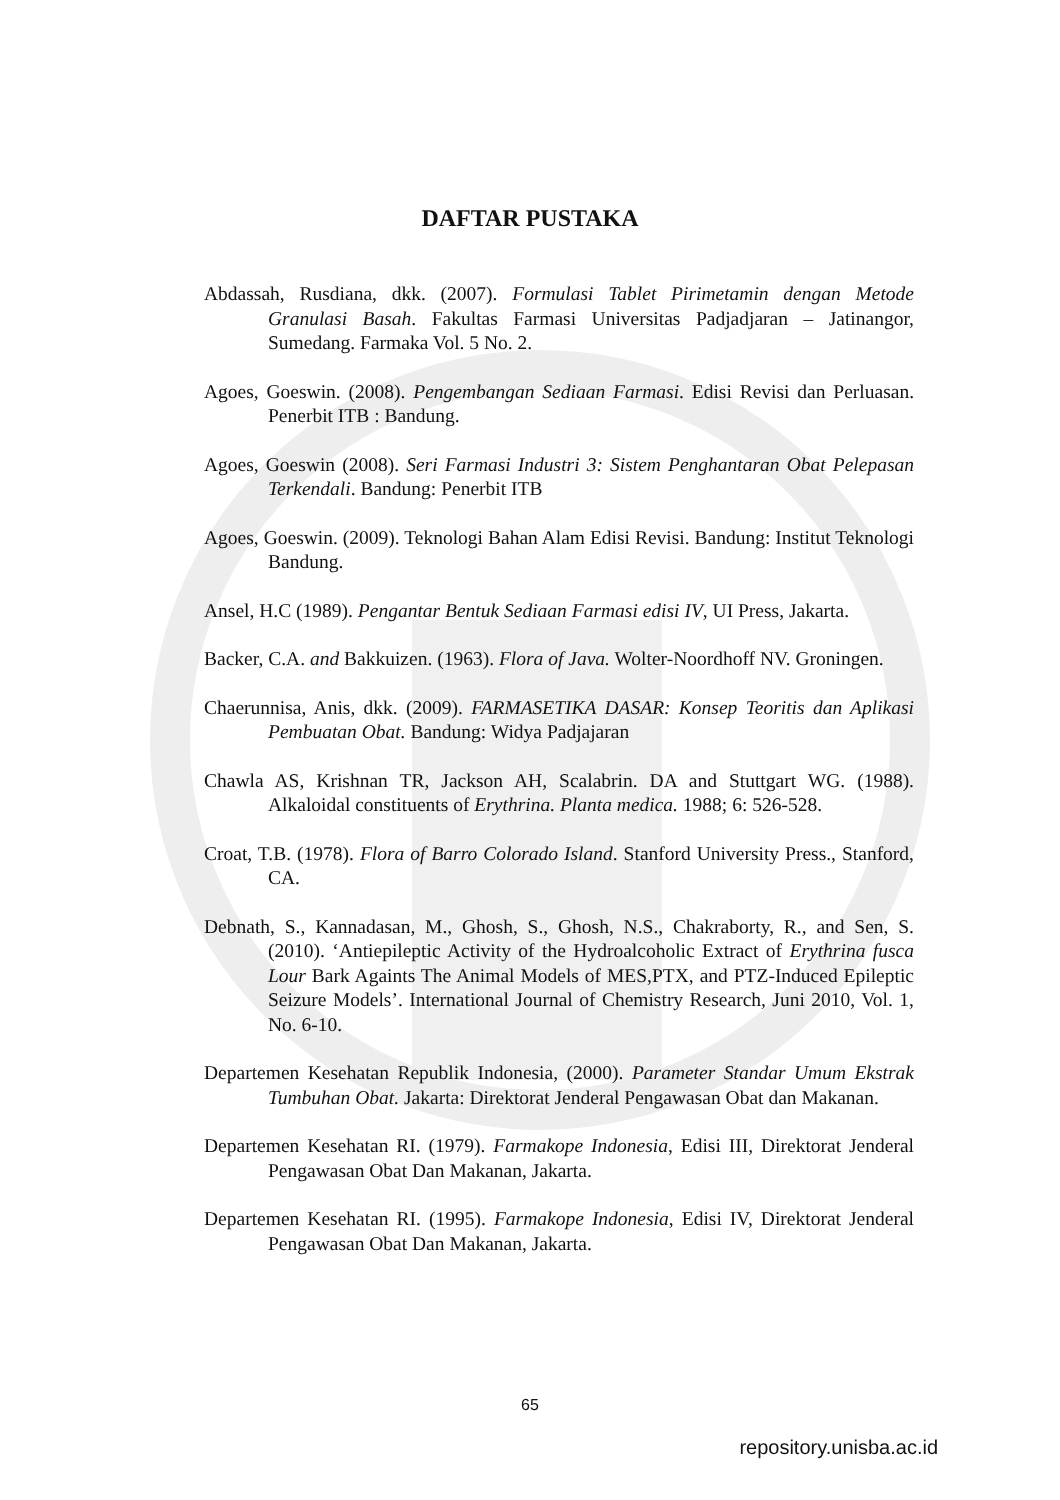DAFTAR PUSTAKA
Abdassah, Rusdiana, dkk. (2007). Formulasi Tablet Pirimetamin dengan Metode Granulasi Basah. Fakultas Farmasi Universitas Padjadjaran – Jatinangor, Sumedang. Farmaka Vol. 5 No. 2.
Agoes, Goeswin. (2008). Pengembangan Sediaan Farmasi. Edisi Revisi dan Perluasan. Penerbit ITB : Bandung.
Agoes, Goeswin (2008). Seri Farmasi Industri 3: Sistem Penghantaran Obat Pelepasan Terkendali. Bandung: Penerbit ITB
Agoes, Goeswin. (2009). Teknologi Bahan Alam Edisi Revisi. Bandung: Institut Teknologi Bandung.
Ansel, H.C (1989). Pengantar Bentuk Sediaan Farmasi edisi IV, UI Press, Jakarta.
Backer, C.A. and Bakkuizen. (1963). Flora of Java. Wolter-Noordhoff NV. Groningen.
Chaerunnisa, Anis, dkk. (2009). FARMASETIKA DASAR: Konsep Teoritis dan Aplikasi Pembuatan Obat. Bandung: Widya Padjajaran
Chawla AS, Krishnan TR, Jackson AH, Scalabrin. DA and Stuttgart WG. (1988). Alkaloidal constituents of Erythrina. Planta medica. 1988; 6: 526-528.
Croat, T.B. (1978). Flora of Barro Colorado Island. Stanford University Press., Stanford, CA.
Debnath, S., Kannadasan, M., Ghosh, S., Ghosh, N.S., Chakraborty, R., and Sen, S. (2010). ‘Antiepileptic Activity of the Hydroalcoholic Extract of Erythrina fusca Lour Bark Againts The Animal Models of MES,PTX, and PTZ-Induced Epileptic Seizure Models’. International Journal of Chemistry Research, Juni 2010, Vol. 1, No. 6-10.
Departemen Kesehatan Republik Indonesia, (2000). Parameter Standar Umum Ekstrak Tumbuhan Obat. Jakarta: Direktorat Jenderal Pengawasan Obat dan Makanan.
Departemen Kesehatan RI. (1979). Farmakope Indonesia, Edisi III, Direktorat Jenderal Pengawasan Obat Dan Makanan, Jakarta.
Departemen Kesehatan RI. (1995). Farmakope Indonesia, Edisi IV, Direktorat Jenderal Pengawasan Obat Dan Makanan, Jakarta.
65
repository.unisba.ac.id